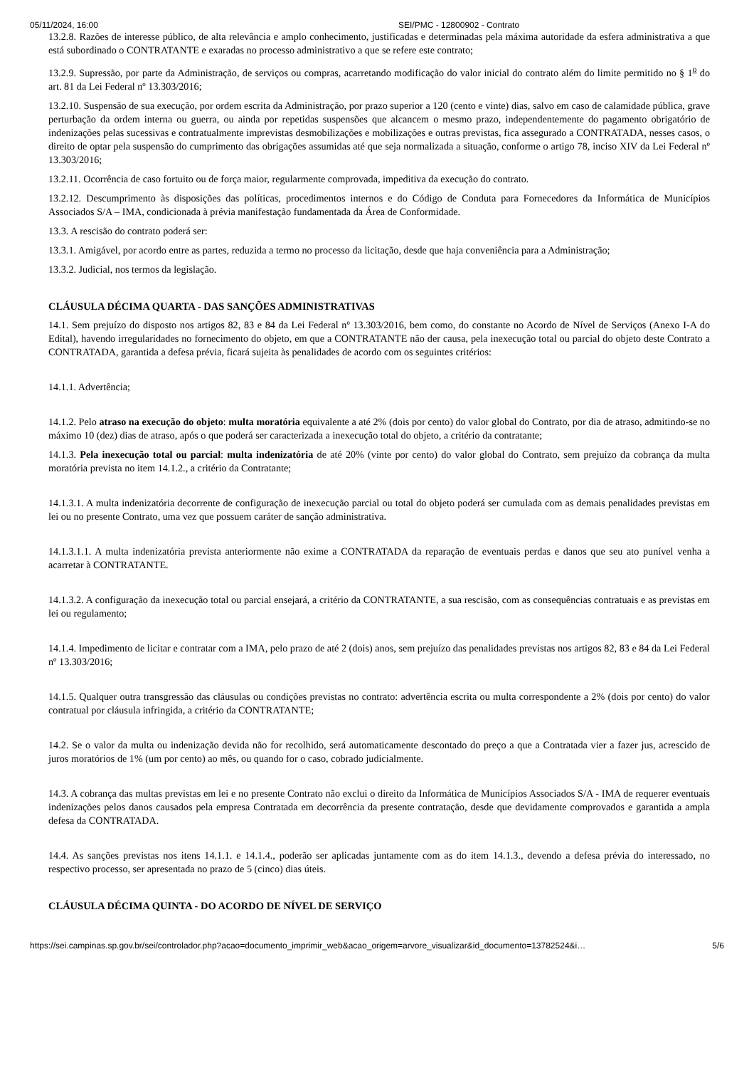05/11/2024, 16:00 SEI/PMC - 12800902 - Contrato
13.2.8. Razões de interesse público, de alta relevância e amplo conhecimento, justificadas e determinadas pela máxima autoridade da esfera administrativa a que está subordinado o CONTRATANTE e exaradas no processo administrativo a que se refere este contrato;
13.2.9. Supressão, por parte da Administração, de serviços ou compras, acarretando modificação do valor inicial do contrato além do limite permitido no § 1<sup>o</sup> do art. 81 da Lei Federal nº 13.303/2016;
13.2.10. Suspensão de sua execução, por ordem escrita da Administração, por prazo superior a 120 (cento e vinte) dias, salvo em caso de calamidade pública, grave perturbação da ordem interna ou guerra, ou ainda por repetidas suspensões que alcancem o mesmo prazo, independentemente do pagamento obrigatório de indenizações pelas sucessivas e contratualmente imprevistas desmobilizações e mobilizações e outras previstas, fica assegurado a CONTRATADA, nesses casos, o direito de optar pela suspensão do cumprimento das obrigações assumidas até que seja normalizada a situação, conforme o artigo 78, inciso XIV da Lei Federal nº 13.303/2016;
13.2.11. Ocorrência de caso fortuito ou de força maior, regularmente comprovada, impeditiva da execução do contrato.
13.2.12. Descumprimento às disposições das políticas, procedimentos internos e do Código de Conduta para Fornecedores da Informática de Municípios Associados S/A – IMA, condicionada à prévia manifestação fundamentada da Área de Conformidade.
13.3. A rescisão do contrato poderá ser:
13.3.1. Amigável, por acordo entre as partes, reduzida a termo no processo da licitação, desde que haja conveniência para a Administração;
13.3.2. Judicial, nos termos da legislação.
CLÁUSULA DÉCIMA QUARTA - DAS SANÇÕES ADMINISTRATIVAS
14.1. Sem prejuízo do disposto nos artigos 82, 83 e 84 da Lei Federal nº 13.303/2016, bem como, do constante no Acordo de Nível de Serviços (Anexo I-A do Edital), havendo irregularidades no fornecimento do objeto, em que a CONTRATANTE não der causa, pela inexecução total ou parcial do objeto deste Contrato a CONTRATADA, garantida a defesa prévia, ficará sujeita às penalidades de acordo com os seguintes critérios:
14.1.1. Advertência;
14.1.2. Pelo atraso na execução do objeto: multa moratória equivalente a até 2% (dois por cento) do valor global do Contrato, por dia de atraso, admitindo-se no máximo 10 (dez) dias de atraso, após o que poderá ser caracterizada a inexecução total do objeto, a critério da contratante;
14.1.3. Pela inexecução total ou parcial: multa indenizatória de até 20% (vinte por cento) do valor global do Contrato, sem prejuízo da cobrança da multa moratória prevista no item 14.1.2., a critério da Contratante;
14.1.3.1. A multa indenizatória decorrente de configuração de inexecução parcial ou total do objeto poderá ser cumulada com as demais penalidades previstas em lei ou no presente Contrato, uma vez que possuem caráter de sanção administrativa.
14.1.3.1.1. A multa indenizatória prevista anteriormente não exime a CONTRATADA da reparação de eventuais perdas e danos que seu ato punível venha a acarretar à CONTRATANTE.
14.1.3.2. A configuração da inexecução total ou parcial ensejará, a critério da CONTRATANTE, a sua rescisão, com as consequências contratuais e as previstas em lei ou regulamento;
14.1.4. Impedimento de licitar e contratar com a IMA, pelo prazo de até 2 (dois) anos, sem prejuízo das penalidades previstas nos artigos 82, 83 e 84 da Lei Federal nº 13.303/2016;
14.1.5. Qualquer outra transgressão das cláusulas ou condições previstas no contrato: advertência escrita ou multa correspondente a 2% (dois por cento) do valor contratual por cláusula infringida, a critério da CONTRATANTE;
14.2. Se o valor da multa ou indenização devida não for recolhido, será automaticamente descontado do preço a que a Contratada vier a fazer jus, acrescido de juros moratórios de 1% (um por cento) ao mês, ou quando for o caso, cobrado judicialmente.
14.3. A cobrança das multas previstas em lei e no presente Contrato não exclui o direito da Informática de Municípios Associados S/A - IMA de requerer eventuais indenizações pelos danos causados pela empresa Contratada em decorrência da presente contratação, desde que devidamente comprovados e garantida a ampla defesa da CONTRATADA.
14.4. As sanções previstas nos itens 14.1.1. e 14.1.4., poderão ser aplicadas juntamente com as do item 14.1.3., devendo a defesa prévia do interessado, no respectivo processo, ser apresentada no prazo de 5 (cinco) dias úteis.
CLÁUSULA DÉCIMA QUINTA - DO ACORDO DE NÍVEL DE SERVIÇO
https://sei.campinas.sp.gov.br/sei/controlador.php?acao=documento_imprimir_web&acao_origem=arvore_visualizar&id_documento=13782524&i… 5/6